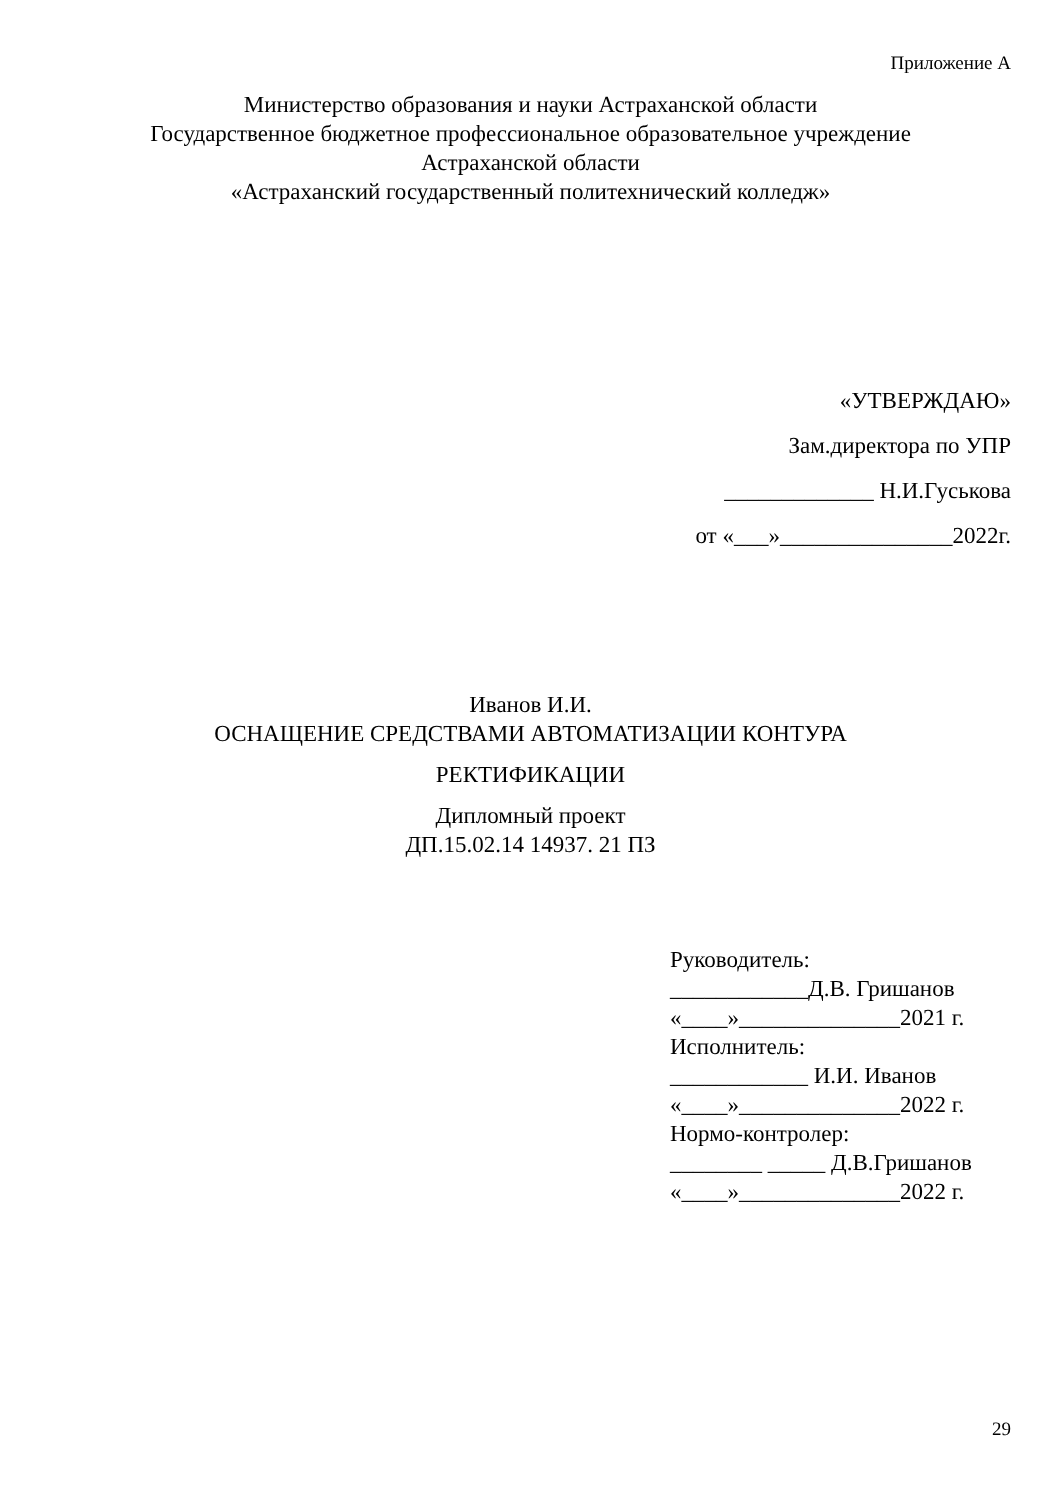Приложение А
Министерство образования и науки Астраханской области
Государственное бюджетное профессиональное образовательное учреждение
Астраханской области
«Астраханский государственный политехнический колледж»
«УТВЕРЖДАЮ»
Зам.директора по УПР
_____________ Н.И.Гуськова
от «___»_______________2022г.
Иванов И.И.
ОСНАЩЕНИЕ СРЕДСТВАМИ АВТОМАТИЗАЦИИ КОНТУРА
РЕКТИФИКАЦИИ
Дипломный проект
ДП.15.02.14 14937. 21 ПЗ
Руководитель:
____________Д.В. Гришанов
«____»______________2021 г.
Исполнитель:
____________ И.И. Иванов
«____»______________2022 г.
Нормо-контролер:
________ _____ Д.В.Гришанов
«____»______________2022 г.
29